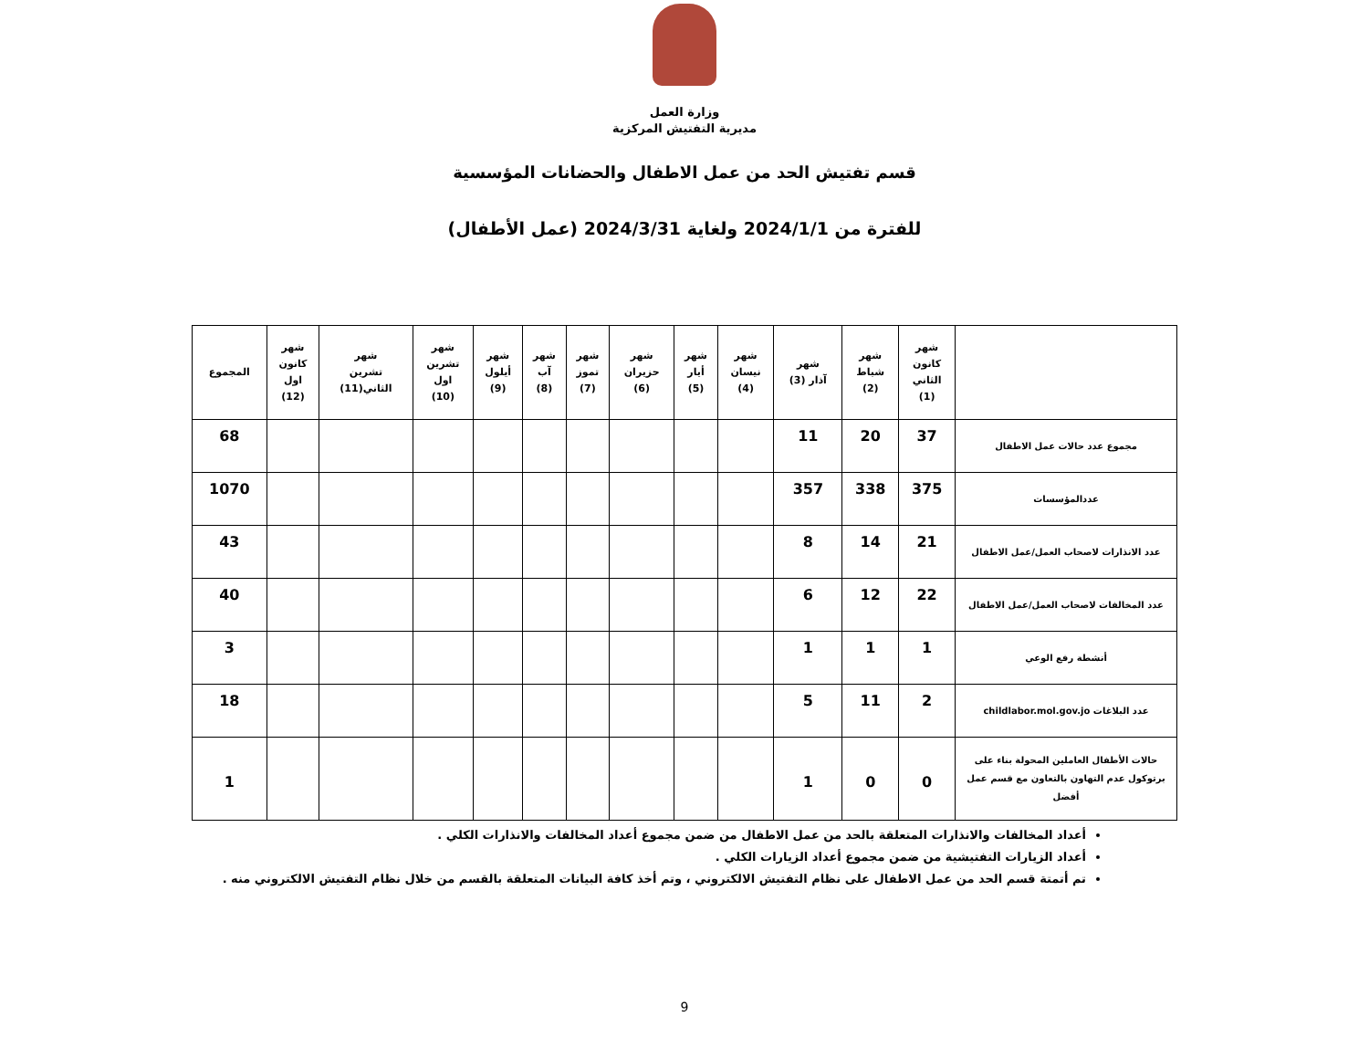وزارة العمل
مديرية التفتيش المركزية
قسم تفتيش الحد من عمل الاطفال والحضانات المؤسسية
للفترة من 2024/1/1 ولغاية 2024/3/31 (عمل الأطفال)
| | شهر كانون الثاني (1) | شهر شباط (2) | شهر آذار (3) | شهر نيسان (4) | شهر أيار (5) | شهر حزيران (6) | شهر تموز (7) | شهر آب (8) | شهر أيلول (9) | شهر تشرين اول (10) | شهر تشرين الثاني(11) | شهر كانون اول (12) | المجموع |
| --- | --- | --- | --- | --- | --- | --- | --- | --- | --- | --- | --- | --- | --- |
| مجموع عدد حالات عمل الاطفال | 37 | 20 | 11 | | | | | | | | | | 68 |
| عددالمؤسسات | 375 | 338 | 357 | | | | | | | | | | 1070 |
| عدد الانذارات لاصحاب العمل/عمل الاطفال | 21 | 14 | 8 | | | | | | | | | | 43 |
| عدد المخالفات لاصحاب العمل/عمل الاطفال | 22 | 12 | 6 | | | | | | | | | | 40 |
| أنشطة رفع الوعي | 1 | 1 | 1 | | | | | | | | | | 3 |
| عدد البلاغات childlabor.mol.gov.jo | 2 | 11 | 5 | | | | | | | | | | 18 |
| حالات الأطفال العاملين المحولة بناء على برتوكول عدم التهاون بالتعاون مع قسم عمل أفضل | 0 | 0 | 1 | | | | | | | | | | 1 |
أعداد المخالفات والانذارات المتعلقة بالحد من عمل الاطفال من ضمن مجموع أعداد المخالفات والانذارات الكلي .
أعداد الزيارات التفتيشية من ضمن مجموع أعداد الزيارات الكلي .
تم أتمتة قسم الحد من عمل الاطفال على نظام التفتيش الالكتروني ، وتم أخذ كافة البيانات المتعلقة بالقسم من خلال نظام التفتيش الالكتروني منه .
9